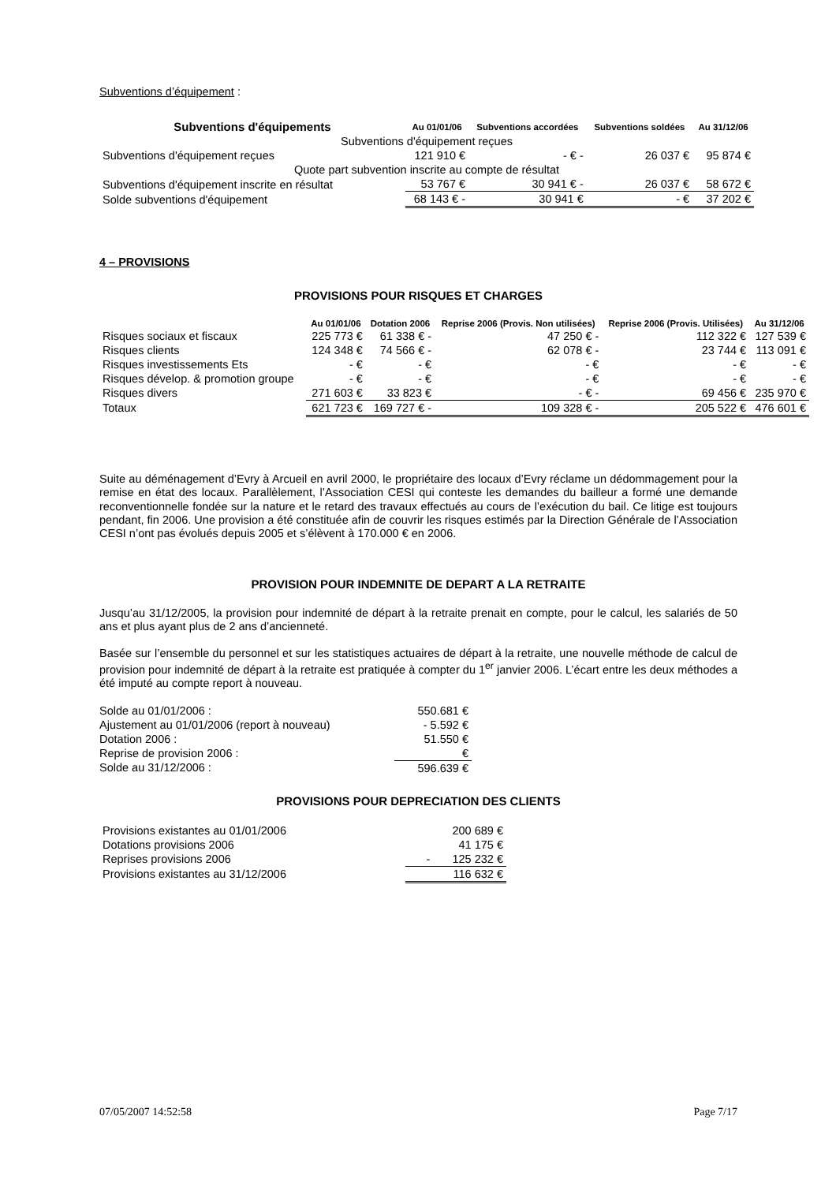Subventions d’équipement :
| Subventions d'équipements | Au 01/01/06 | Subventions accordées | Subventions soldées | Au 31/12/06 |
| --- | --- | --- | --- | --- |
| Subventions d'équipement reçues | | | | |
| Subventions d'équipement reçues | 121 910 € | - € - | 26 037 € | 95 874 € |
| Quote part subvention inscrite au compte de résultat | | | | |
| Subventions d'équipement inscrite en résultat | 53 767 € | 30 941 € - | 26 037 € | 58 672 € |
| Solde subventions d'équipement | 68 143 € - | 30 941 € | - € | 37 202 € |
4 – PROVISIONS
PROVISIONS POUR RISQUES ET CHARGES
| | Au 01/01/06 | Dotation 2006 | Reprise 2006 (Provis. Non utilisées) | Reprise 2006 (Provis. Utilisées) | Au 31/12/06 |
| --- | --- | --- | --- | --- | --- |
| Risques sociaux et fiscaux | 225 773 € | 61 338 € - | 47 250 € - | 112 322 € | 127 539 € |
| Risques clients | 124 348 € | 74 566 € - | 62 078 € - | 23 744 € | 113 091 € |
| Risques investissements Ets | - € | - € | - € | - € | - € |
| Risques dévelop. & promotion groupe | - € | - € | - € | - € | - € |
| Risques divers | 271 603 € | 33 823 € | - € - | 69 456 € | 235 970 € |
| Totaux | 621 723 € | 169 727 € - | 109 328 € - | 205 522 € | 476 601 € |
Suite au déménagement d’Evry à Arcueil en avril 2000, le propriétaire des locaux d’Evry réclame un dédommagement pour la remise en état des locaux. Parallèlement, l’Association CESI qui conteste les demandes du bailleur a formé une demande reconventionnelle fondée sur la nature et le retard des travaux effectués au cours de l’exécution du bail. Ce litige est toujours pendant, fin 2006. Une provision a été constituée afin de couvrir les risques estimés par la Direction Générale de l’Association CESI n’ont pas évolués depuis 2005 et s’élèvent à 170.000 € en 2006.
PROVISION POUR INDEMNITE DE DEPART A LA RETRAITE
Jusqu’au 31/12/2005, la provision pour indemnité de départ à la retraite prenait en compte, pour le calcul, les salariés de 50 ans et plus ayant plus de 2 ans d’ancienneté.
Basée sur l’ensemble du personnel et sur les statistiques actuaires de départ à la retraite, une nouvelle méthode de calcul de provision pour indemnité de départ à la retraite est pratiquée à compter du 1<sup>er</sup> janvier 2006. L’écart entre les deux méthodes a été imputé au compte report à nouveau.
| Solde au 01/01/2006 : | 550.681 € |
| Ajustement au 01/01/2006 (report à nouveau) | - 5.592 € |
| Dotation 2006 : | 51.550 € |
| Reprise de provision 2006 : | € |
| Solde au 31/12/2006 : | 596.639 € |
PROVISIONS POUR DEPRECIATION DES CLIENTS
| Provisions existantes au 01/01/2006 | 200 689 € |
| Dotations provisions 2006 | 41 175 € |
| Reprises provisions 2006 | - 125 232 € |
| Provisions existantes au 31/12/2006 | 116 632 € |
07/05/2007 14:52:58 Page 7/17